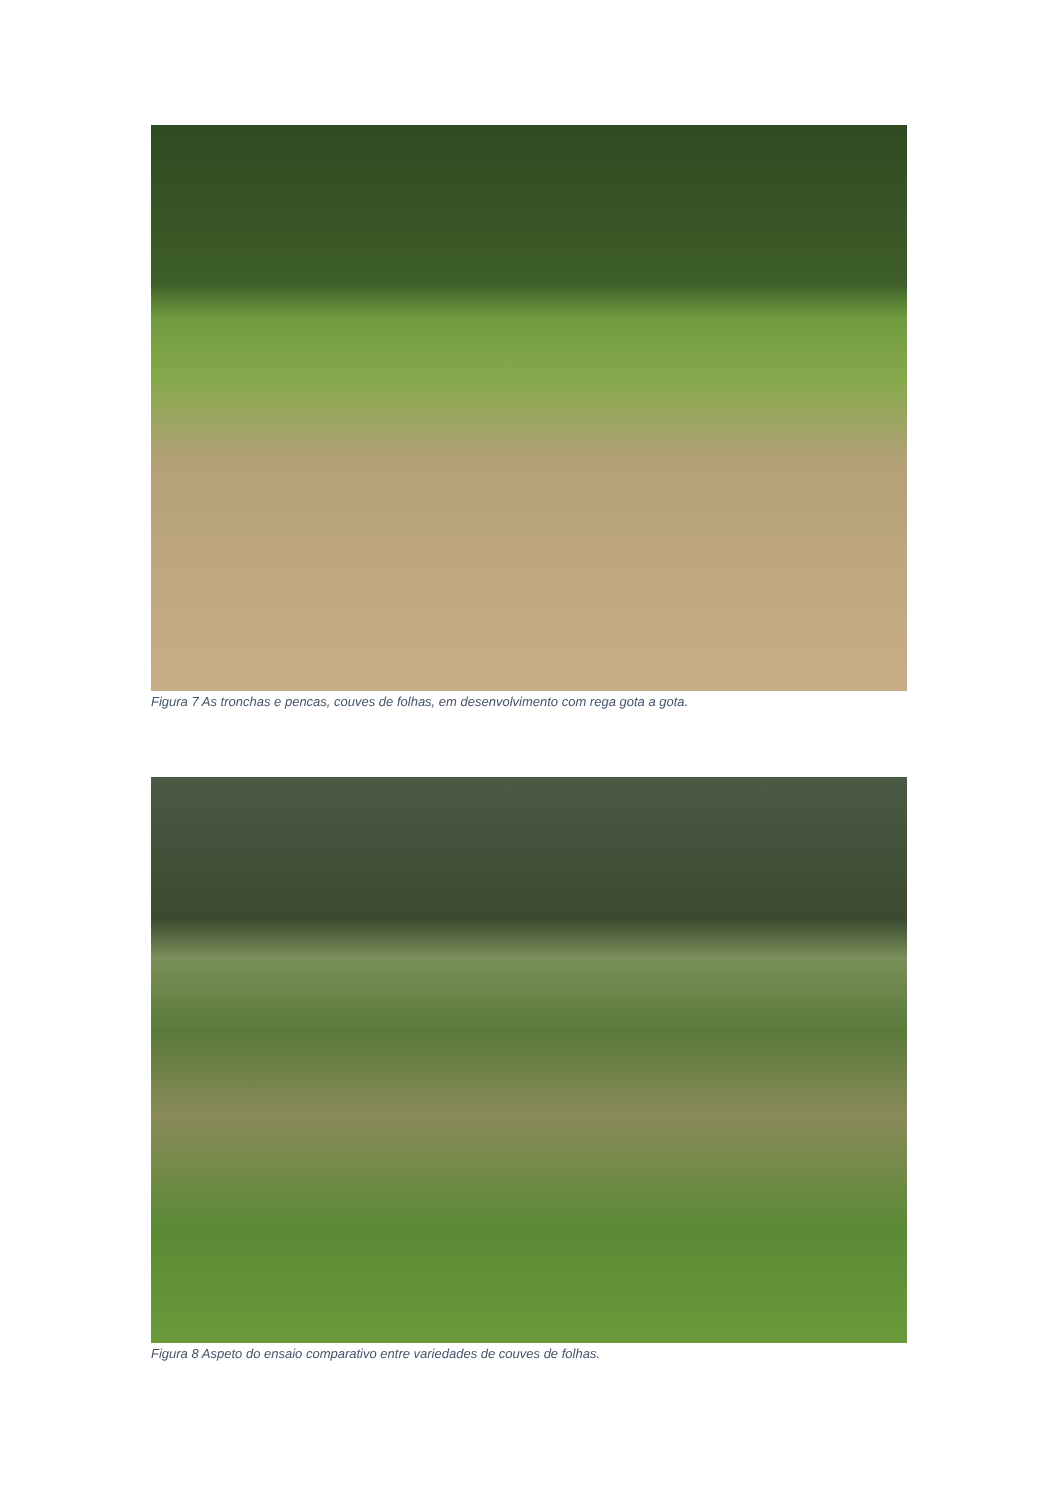Figura 7 As tronchas e pencas, couves de folhas, em desenvolvimento com rega gota a gota.
Figura 8 Aspeto do ensaio comparativo entre variedades de couves de folhas.